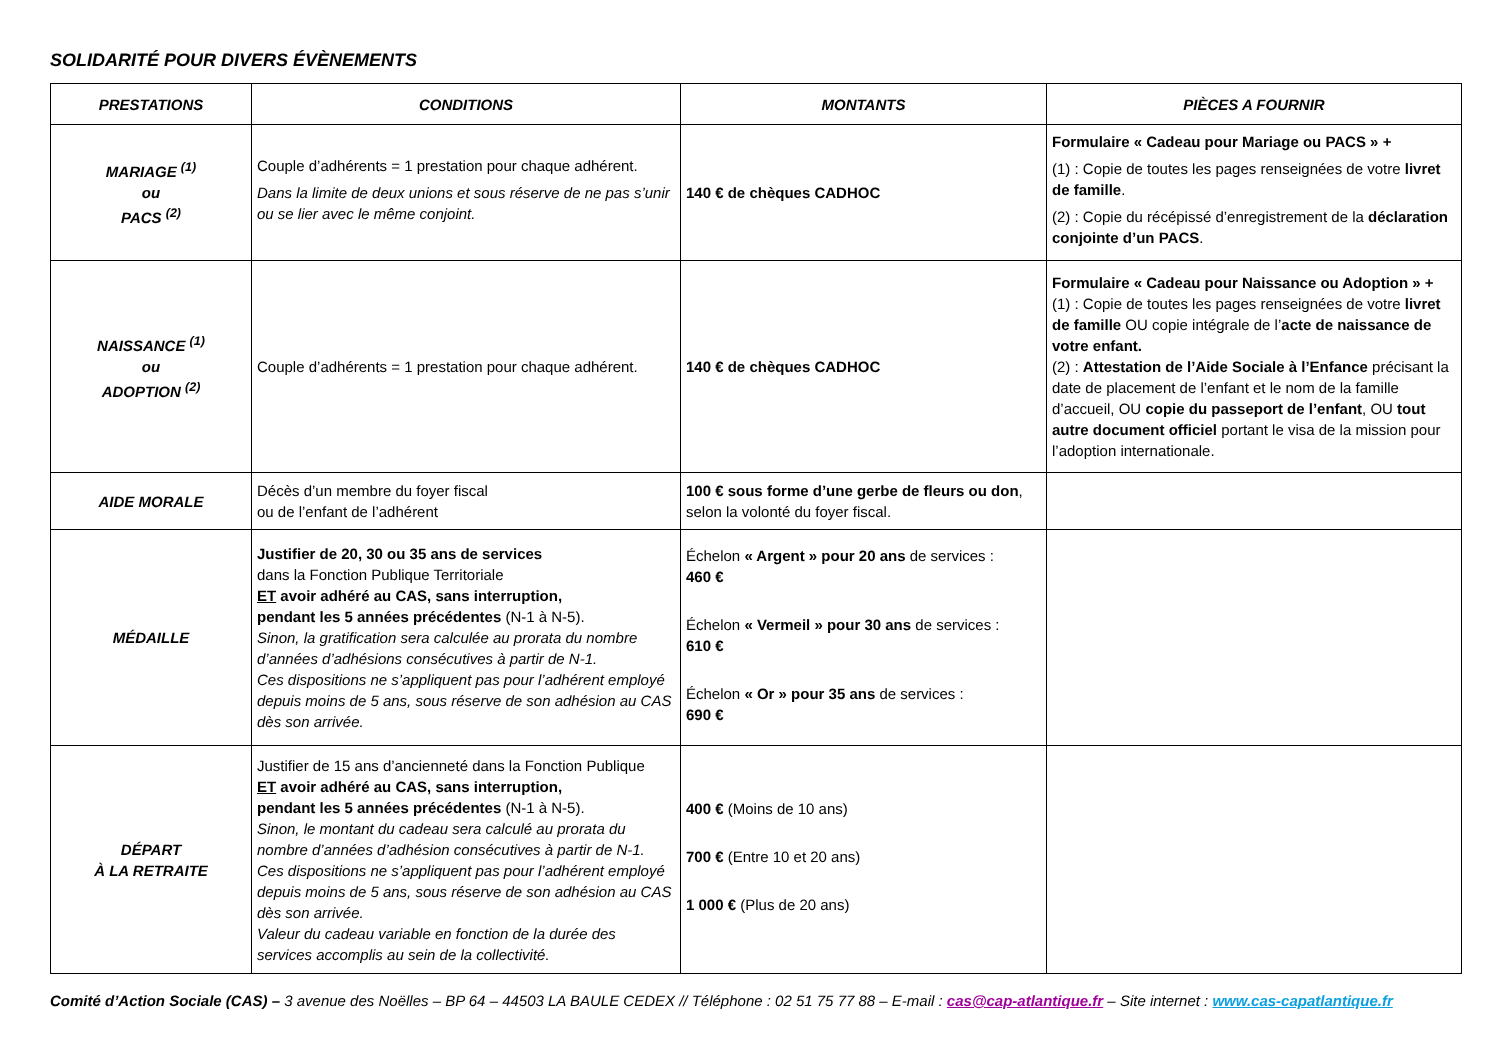SOLIDARITÉ POUR DIVERS ÉVÈNEMENTS
| PRESTATIONS | CONDITIONS | MONTANTS | PIÈCES A FOURNIR |
| --- | --- | --- | --- |
| MARIAGE <sup>(1)</sup> ou PACS <sup>(2)</sup> | Couple d’adhérents = 1 prestation pour chaque adhérent. Dans la limite de deux unions et sous réserve de ne pas s’unir ou se lier avec le même conjoint. | 140 € de chèques CADHOC | Formulaire « Cadeau pour Mariage ou PACS » + (1) : Copie de toutes les pages renseignées de votre livret de famille . (2) : Copie du récépissé d’enregistrement de la déclaration conjointe d’un PACS . |
| NAISSANCE <sup>(1)</sup> ou ADOPTION <sup>(2)</sup> | Couple d’adhérents = 1 prestation pour chaque adhérent. | 140 € de chèques CADHOC | Formulaire « Cadeau pour Naissance ou Adoption » + (1) : Copie de toutes les pages renseignées de votre livret de famille OU copie intégrale de l’ acte de naissance de votre enfant. (2) : Attestation de l’Aide Sociale à l’Enfance précisant la date de placement de l’enfant et le nom de la famille d’accueil, OU copie du passeport de l’enfant , OU tout autre document officiel portant le visa de la mission pour l’adoption internationale. |
| AIDE MORALE | Décès d’un membre du foyer fiscal ou de l’enfant de l’adhérent | 100 € sous forme d’une gerbe de fleurs ou don , selon la volonté du foyer fiscal. | |
| MÉDAILLE | Justifier de 20, 30 ou 35 ans de services dans la Fonction Publique Territoriale ET avoir adhéré au CAS, sans interruption, pendant les 5 années précédentes (N-1 à N-5). Sinon, la gratification sera calculée au prorata du nombre d’années d’adhésions consécutives à partir de N-1. Ces dispositions ne s’appliquent pas pour l’adhérent employé depuis moins de 5 ans, sous réserve de son adhésion au CAS dès son arrivée. | Échelon « Argent » pour 20 ans de services : 460 € Échelon « Vermeil » pour 30 ans de services : 610 € Échelon « Or » pour 35 ans de services : 690 € | |
| DÉPART À LA RETRAITE | Justifier de 15 ans d’ancienneté dans la Fonction Publique ET avoir adhéré au CAS, sans interruption, pendant les 5 années précédentes (N-1 à N-5). Sinon, le montant du cadeau sera calculé au prorata du nombre d’années d’adhésion consécutives à partir de N-1. Ces dispositions ne s’appliquent pas pour l’adhérent employé depuis moins de 5 ans, sous réserve de son adhésion au CAS dès son arrivée. Valeur du cadeau variable en fonction de la durée des services accomplis au sein de la collectivité. | 400 € (Moins de 10 ans) 700 € (Entre 10 et 20 ans) 1 000 € (Plus de 20 ans) | |
Comité d’Action Sociale (CAS) – 3 avenue des Noëlles – BP 64 – 44503 LA BAULE CEDEX // Téléphone : 02 51 75 77 88 – E-mail : cas@cap-atlantique.fr – Site internet : www.cas-capatlantique.fr